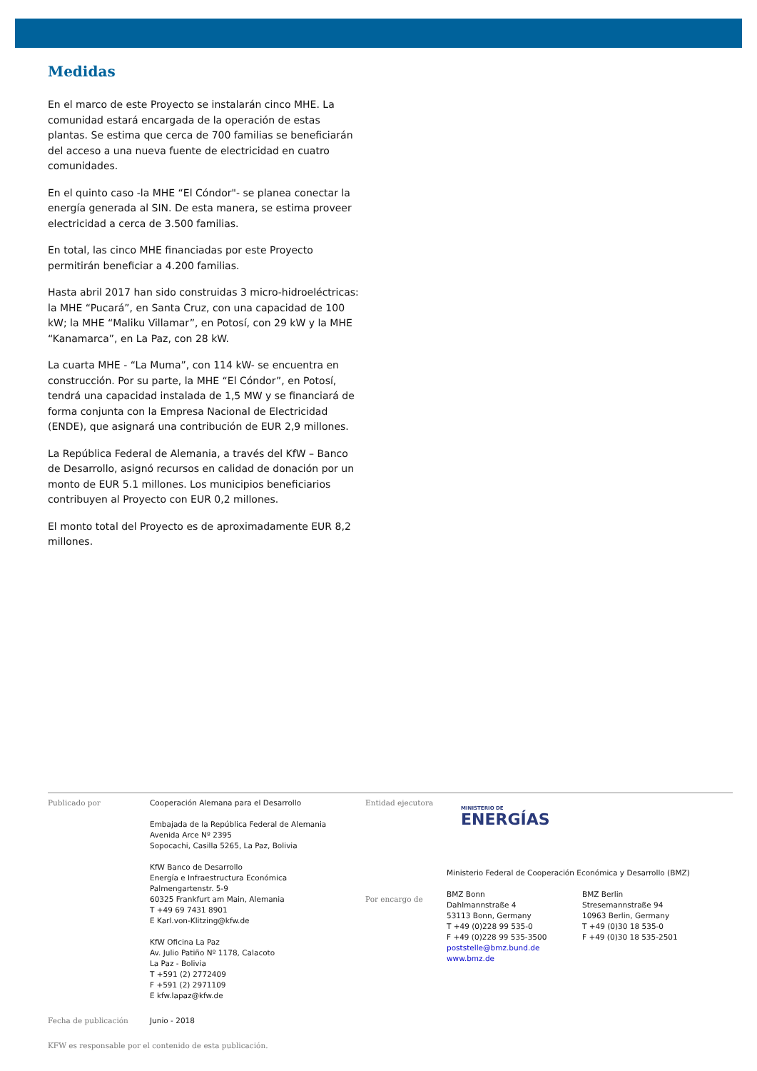Medidas
En el marco de este Proyecto se instalarán cinco MHE. La comunidad estará encargada de la operación de estas plantas. Se estima que cerca de 700 familias se beneficiarán del acceso a una nueva fuente de electricidad en cuatro comunidades.
En el quinto caso -la MHE “El Cóndor"- se planea conectar la energía generada al SIN. De esta manera, se estima proveer electricidad a cerca de 3.500 familias.
En total, las cinco MHE financiadas por este Proyecto permitirán beneficiar a 4.200 familias.
Hasta abril 2017 han sido construidas 3 micro-hidroeléctricas: la MHE “Pucará”, en Santa Cruz, con una capacidad de 100 kW; la MHE “Maliku Villamar”, en Potosí, con 29 kW y la MHE “Kanamarca”, en La Paz, con 28 kW.
La cuarta MHE - “La Muma”, con 114 kW- se encuentra en construcción. Por su parte, la MHE “El Cóndor”, en Potosí, tendrá una capacidad instalada de 1,5 MW y se financiará de forma conjunta con la Empresa Nacional de Electricidad (ENDE), que asignará una contribución de EUR 2,9 millones.
La República Federal de Alemania, a través del KfW – Banco de Desarrollo, asignó recursos en calidad de donación por un monto de EUR 5.1 millones. Los municipios beneficiarios contribuyen al Proyecto con EUR 0,2 millones.
El monto total del Proyecto es de aproximadamente EUR 8,2 millones.
Publicado por Cooperación Alemana para el Desarrollo
Embajada de la República Federal de Alemania
Avenida Arce Nº 2395
Sopocachi, Casilla 5265, La Paz, Bolivia
KfW Banco de Desarrollo
Energía e Infraestructura Económica
Palmengartenstr. 5-9
60325 Frankfurt am Main, Alemania
T +49 69 7431 8901
E Karl.von-Klitzing@kfw.de
KfW Oficina La Paz
Av. Julio Patiño Nº 1178, Calacoto
La Paz - Bolivia
T +591 (2) 2772409
F +591 (2) 2971109
E kfw.lapaz@kfw.de
Entidad ejecutora
Por encargo de
MINISTERIO DE
ENERGÍAS
Ministerio Federal de Cooperación Económica y Desarrollo (BMZ)
BMZ Bonn
Dahlmannstraße 4
53113 Bonn, Germany
T +49 (0)228 99 535-0
F +49 (0)228 99 535-3500
poststelle@bmz.bund.de
www.bmz.de
BMZ Berlin
Stresemannstraße 94
10963 Berlin, Germany
T +49 (0)30 18 535-0
F +49 (0)30 18 535-2501
Fecha de publicación Junio - 2018
KFW es responsable por el contenido de esta publicación.